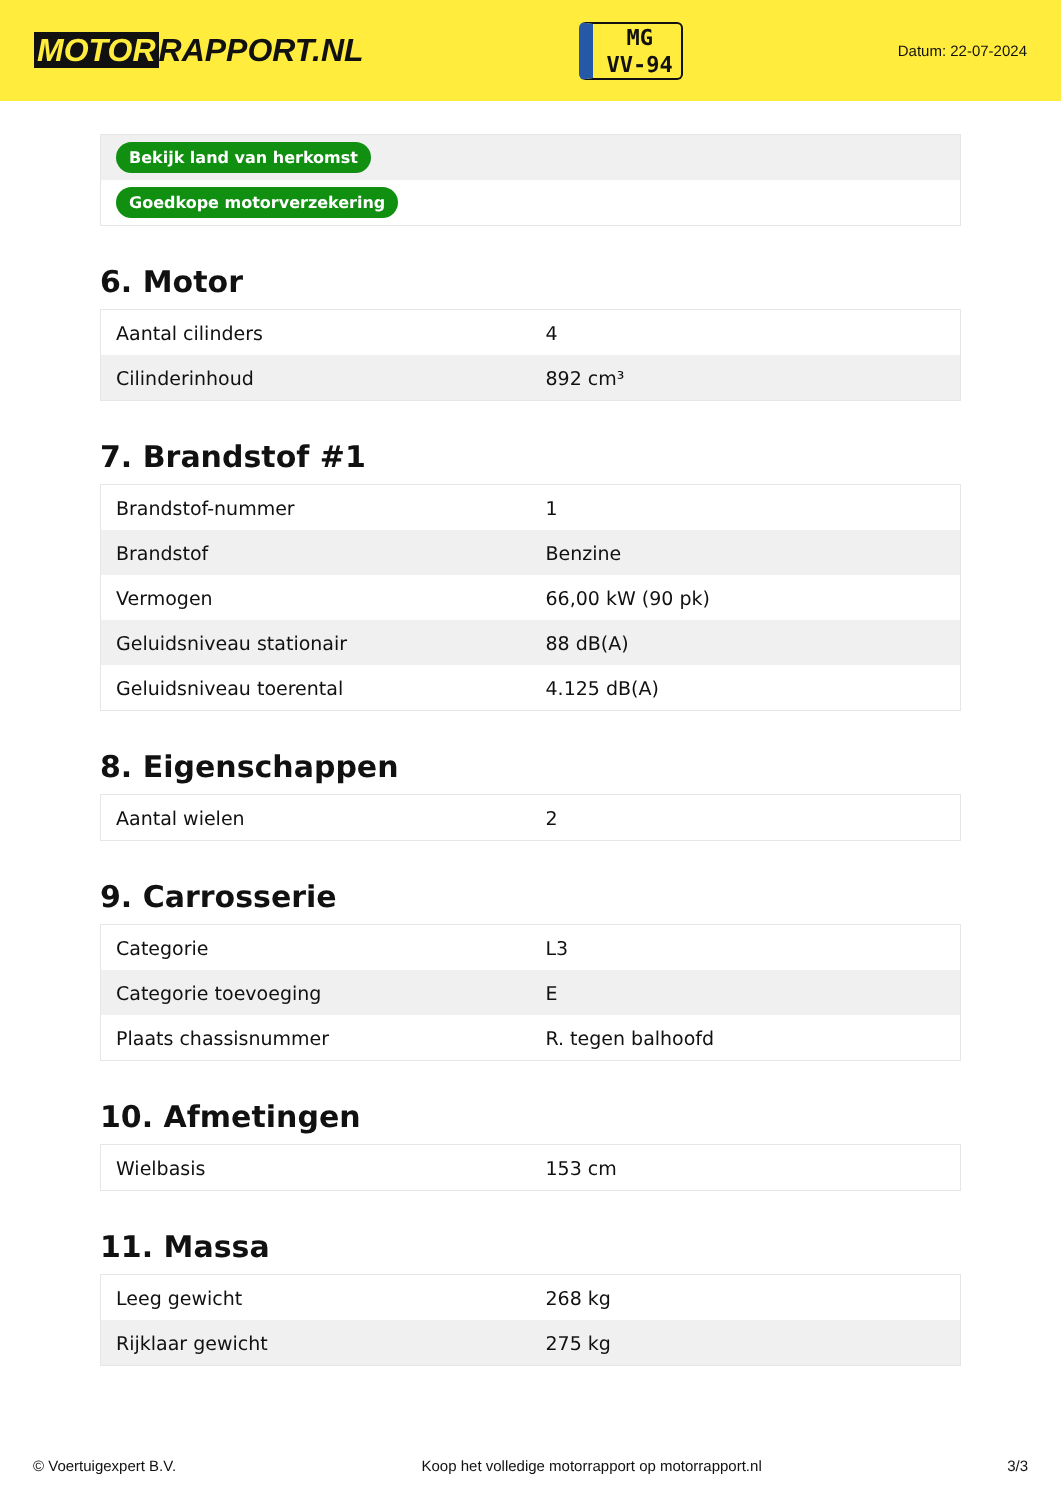MOTOR RAPPORT.NL
MG
VV-94
Datum: 22-07-2024
| Bekijk land van herkomst |
| Goedkope motorverzekering |
6. Motor
| Aantal cilinders | 4 |
| Cilinderinhoud | 892 cm³ |
7. Brandstof #1
| Brandstof-nummer | 1 |
| Brandstof | Benzine |
| Vermogen | 66,00 kW (90 pk) |
| Geluidsniveau stationair | 88 dB(A) |
| Geluidsniveau toerental | 4.125 dB(A) |
8. Eigenschappen
| Aantal wielen | 2 |
9. Carrosserie
| Categorie | L3 |
| Categorie toevoeging | E |
| Plaats chassisnummer | R. tegen balhoofd |
10. Afmetingen
| Wielbasis | 153 cm |
11. Massa
| Leeg gewicht | 268 kg |
| Rijklaar gewicht | 275 kg |
© Voertuigexpert B.V. Koop het volledige motorrapport op motorrapport.nl 3/3